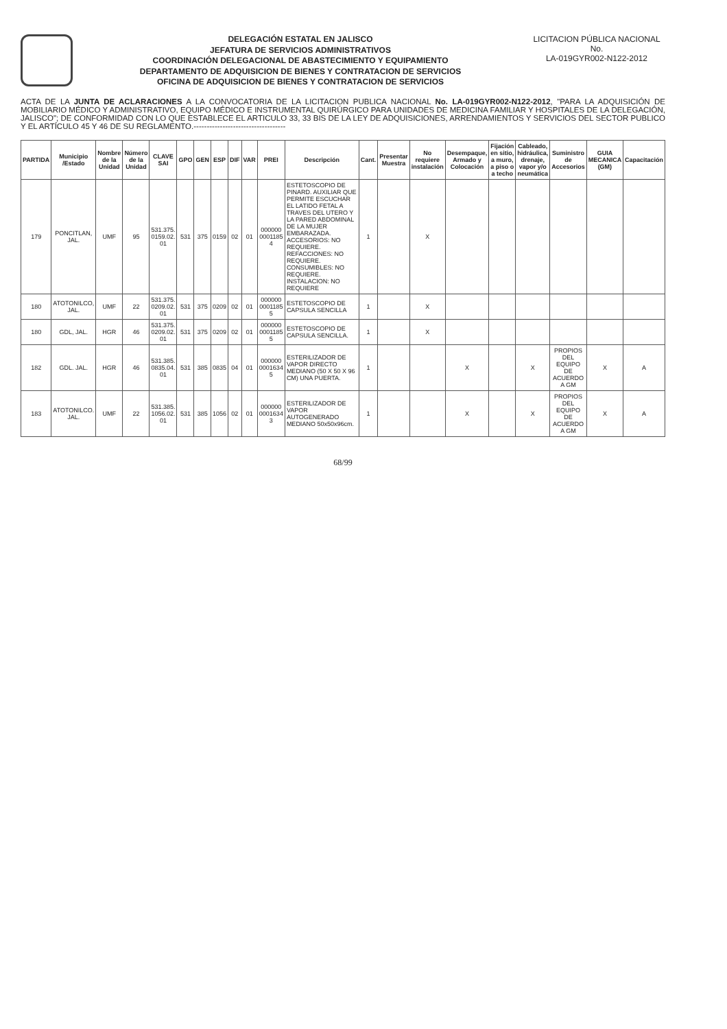DELEGACIÓN ESTATAL EN JALISCO
JEFATURA DE SERVICIOS ADMINISTRATIVOS
COORDINACIÓN DELEGACIONAL DE ABASTECIMIENTO Y EQUIPAMIENTO
DEPARTAMENTO DE ADQUISICION DE BIENES Y CONTRATACION DE SERVICIOS
OFICINA DE ADQUISICION DE BIENES Y CONTRATACION DE SERVICIOS
LICITACION PÚBLICA NACIONAL
No.
LA-019GYR002-N122-2012
ACTA DE LA JUNTA DE ACLARACIONES A LA CONVOCATORIA DE LA LICITACION PUBLICA NACIONAL No. LA-019GYR002-N122-2012, "PARA LA ADQUISICIÓN DE MOBILIARIO MÉDICO Y ADMINISTRATIVO, EQUIPO MÉDICO E INSTRUMENTAL QUIRÚRGICO PARA UNIDADES DE MEDICINA FAMILIAR Y HOSPITALES DE LA DELEGACIÓN, JALISCO"; DE CONFORMIDAD CON LO QUE ESTABLECE EL ARTICULO 33, 33 BIS DE LA LEY DE ADQUISICIONES, ARRENDAMIENTOS Y SERVICIOS DEL SECTOR PUBLICO Y EL ARTÍCULO 45 Y 46 DE SU REGLAMENTO.-----------------------------------
| PARTIDA | Municipio /Estado | Nombre de la Unidad | Número de la Unidad | CLAVE SAI | GPO | GEN | ESP | DIF | VAR | PREI | Descripción | Cant. | Presentar Muestra | No requiere instalación | Desempaque, Armado y Colocación | Fijación en sitio, a muro, a piso o a techo | Cableado, hidráulica, drenaje, vapor y/o neumática | Suministro de Accesorios | GUIA MECANICA (GM) | Capacitación |
| --- | --- | --- | --- | --- | --- | --- | --- | --- | --- | --- | --- | --- | --- | --- | --- | --- | --- | --- | --- | --- |
| 179 | PONCITLAN, JAL. | UMF | 95 | 531.375. 0159.02. 01 | 531 | 375 | 0159 | 02 | 01 | 000000 0001185 4 | ESTETOSCOPIO DE PINARD. AUXILIAR QUE PERMITE ESCUCHAR EL LATIDO FETAL A TRAVES DEL UTERO Y LA PARED ABDOMINAL DE LA MUJER EMBARAZADA. ACCESORIOS: NO REQUIERE. REFACCIONES: NO REQUIERE. CONSUMIBLES: NO REQUIERE. INSTALACION: NO REQUIERE | 1 | | X | | | | | | |
| 180 | ATOTONILCO, JAL. | UMF | 22 | 531.375. 0209.02. 01 | 531 | 375 | 0209 | 02 | 01 | 000000 0001185 5 | ESTETOSCOPIO DE CAPSULA SENCILLA | 1 | | X | | | | | | |
| 180 | GDL, JAL. | HGR | 46 | 531.375. 0209.02. 01 | 531 | 375 | 0209 | 02 | 01 | 000000 0001185 5 | ESTETOSCOPIO DE CAPSULA SENCILLA. | 1 | | X | | | | | | |
| 182 | GDL. JAL. | HGR | 46 | 531.385. 0835.04. 01 | 531 | 385 | 0835 | 04 | 01 | 000000 0001634 5 | ESTERILIZADOR DE VAPOR DIRECTO MEDIANO (50 X 50 X 96 CM) UNA PUERTA. | 1 | | | X | | X | PROPIOS DEL EQUIPO DE ACUERDO A GM | X | A |
| 183 | ATOTONILCO. JAL. | UMF | 22 | 531.385. 1056.02. 01 | 531 | 385 | 1056 | 02 | 01 | 000000 0001634 3 | ESTERILIZADOR DE VAPOR AUTOGENERADO MEDIANO 50x50x96cm. | 1 | | | X | | X | PROPIOS DEL EQUIPO DE ACUERDO A GM | X | A |
68/99